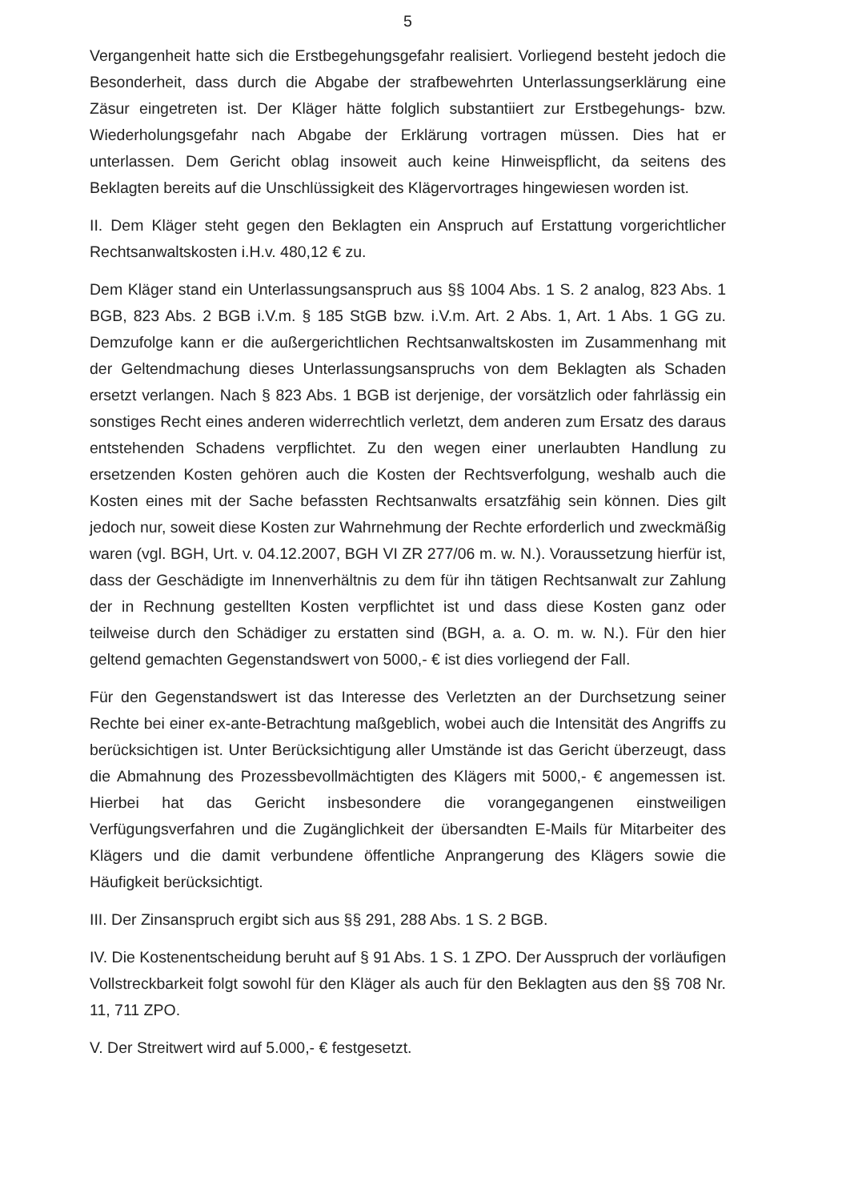5
Vergangenheit hatte sich die Erstbegehungsgefahr realisiert. Vorliegend besteht jedoch die Besonderheit, dass durch die Abgabe der strafbewehrten Unterlassungserklärung eine Zäsur eingetreten ist. Der Kläger hätte folglich substantiiert zur Erstbegehungs- bzw. Wiederholungsgefahr nach Abgabe der Erklärung vortragen müssen. Dies hat er unterlassen. Dem Gericht oblag insoweit auch keine Hinweispflicht, da seitens des Beklagten bereits auf die Unschlüssigkeit des Klägervortrages hingewiesen worden ist.
II. Dem Kläger steht gegen den Beklagten ein Anspruch auf Erstattung vorgerichtlicher Rechtsanwaltskosten i.H.v. 480,12 € zu.
Dem Kläger stand ein Unterlassungsanspruch aus §§ 1004 Abs. 1 S. 2 analog, 823 Abs. 1 BGB, 823 Abs. 2 BGB i.V.m. § 185 StGB bzw. i.V.m. Art. 2 Abs. 1, Art. 1 Abs. 1 GG zu. Demzufolge kann er die außergerichtlichen Rechtsanwaltskosten im Zusammenhang mit der Geltendmachung dieses Unterlassungsanspruchs von dem Beklagten als Schaden ersetzt verlangen. Nach § 823 Abs. 1 BGB ist derjenige, der vorsätzlich oder fahrlässig ein sonstiges Recht eines anderen widerrechtlich verletzt, dem anderen zum Ersatz des daraus entstehenden Schadens verpflichtet. Zu den wegen einer unerlaubten Handlung zu ersetzenden Kosten gehören auch die Kosten der Rechtsverfolgung, weshalb auch die Kosten eines mit der Sache befassten Rechtsanwalts ersatzfähig sein können. Dies gilt jedoch nur, soweit diese Kosten zur Wahrnehmung der Rechte erforderlich und zweckmäßig waren (vgl. BGH, Urt. v. 04.12.2007, BGH VI ZR 277/06 m. w. N.). Voraussetzung hierfür ist, dass der Geschädigte im Innenverhältnis zu dem für ihn tätigen Rechtsanwalt zur Zahlung der in Rechnung gestellten Kosten verpflichtet ist und dass diese Kosten ganz oder teilweise durch den Schädiger zu erstatten sind (BGH, a. a. O. m. w. N.). Für den hier geltend gemachten Gegenstandswert von 5000,- € ist dies vorliegend der Fall.
Für den Gegenstandswert ist das Interesse des Verletzten an der Durchsetzung seiner Rechte bei einer ex-ante-Betrachtung maßgeblich, wobei auch die Intensität des Angriffs zu berücksichtigen ist. Unter Berücksichtigung aller Umstände ist das Gericht überzeugt, dass die Abmahnung des Prozessbevollmächtigten des Klägers mit 5000,- € angemessen ist. Hierbei hat das Gericht insbesondere die vorangegangenen einstweiligen Verfügungsverfahren und die Zugänglichkeit der übersandten E-Mails für Mitarbeiter des Klägers und die damit verbundene öffentliche Anprangerung des Klägers sowie die Häufigkeit berücksichtigt.
III. Der Zinsanspruch ergibt sich aus §§ 291, 288 Abs. 1 S. 2 BGB.
IV. Die Kostenentscheidung beruht auf § 91 Abs. 1 S. 1 ZPO. Der Ausspruch der vorläufigen Vollstreckbarkeit folgt sowohl für den Kläger als auch für den Beklagten aus den §§ 708 Nr. 11, 711 ZPO.
V. Der Streitwert wird auf 5.000,- € festgesetzt.